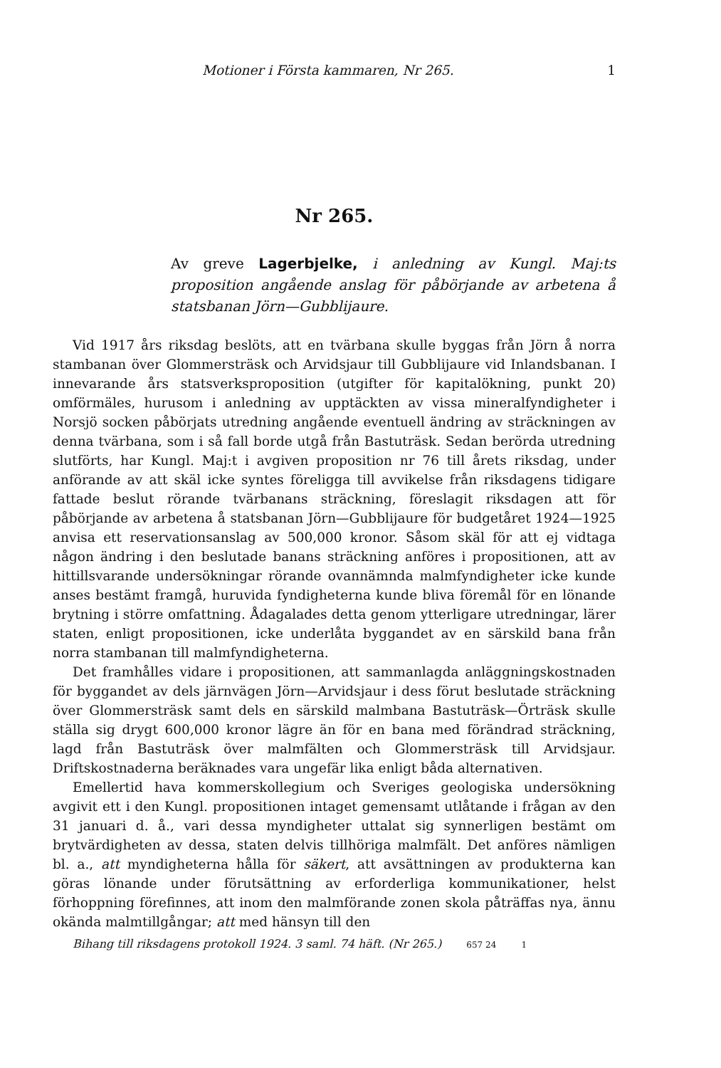Motioner i Första kammaren, Nr 265. 1
Nr 265.
Av greve Lagerbjelke, i anledning av Kungl. Maj:ts proposition angående anslag för påbörjande av arbetena å statsbanan Jörn—Gubblijaure.
Vid 1917 års riksdag beslöts, att en tvärbana skulle byggas från Jörn å norra stambanan över Glommersträsk och Arvidsjaur till Gubblijaure vid Inlandsbanan. I innevarande års statsverksproposition (utgifter för kapitalökning, punkt 20) omförmäles, hurusom i anledning av upptäckten av vissa mineralfyndigheter i Norsjö socken påbörjats utredning angående eventuell ändring av sträckningen av denna tvärbana, som i så fall borde utgå från Bastuträsk. Sedan berörda utredning slutförts, har Kungl. Maj:t i avgiven proposition nr 76 till årets riksdag, under anförande av att skäl icke syntes föreligga till avvikelse från riksdagens tidigare fattade beslut rörande tvärbanans sträckning, föreslagit riksdagen att för påbörjande av arbetena å statsbanan Jörn—Gubblijaure för budgetåret 1924—1925 anvisa ett reservationsanslag av 500,000 kronor. Såsom skäl för att ej vidtaga någon ändring i den beslutade banans sträckning anföres i propositionen, att av hittillsvarande undersökningar rörande ovannämnda malmfyndigheter icke kunde anses bestämt framgå, huruvida fyndigheterna kunde bliva föremål för en lönande brytning i större omfattning. Ådagalades detta genom ytterligare utredningar, lärer staten, enligt propositionen, icke underlåta byggandet av en särskild bana från norra stambanan till malmfyndigheterna.
Det framhålles vidare i propositionen, att sammanlagda anläggningskostnaden för byggandet av dels järnvägen Jörn—Arvidsjaur i dess förut beslutade sträckning över Glommersträsk samt dels en särskild malmbana Bastuträsk—Örträsk skulle ställa sig drygt 600,000 kronor lägre än för en bana med förändrad sträckning, lagd från Bastuträsk över malmfälten och Glommersträsk till Arvidsjaur. Driftskostnaderna beräknades vara ungefär lika enligt båda alternativen.
Emellertid hava kommerskollegium och Sveriges geologiska undersökning avgivit ett i den Kungl. propositionen intaget gemensamt utlåtande i frågan av den 31 januari d. å., vari dessa myndigheter uttalat sig synnerligen bestämt om brytvärdigheten av dessa, staten delvis tillhöriga malmfält. Det anföres nämligen bl. a., att myndigheterna hålla för säkert, att avsättningen av produkterna kan göras lönande under förutsättning av erforderliga kommunikationer, helst förhoppning förefinnes, att inom den malmförande zonen skola påträffas nya, ännu okända malmtillgångar; att med hänsyn till den
Bihang till riksdagens protokoll 1924. 3 saml. 74 häft. (Nr 265.) 657 24 1